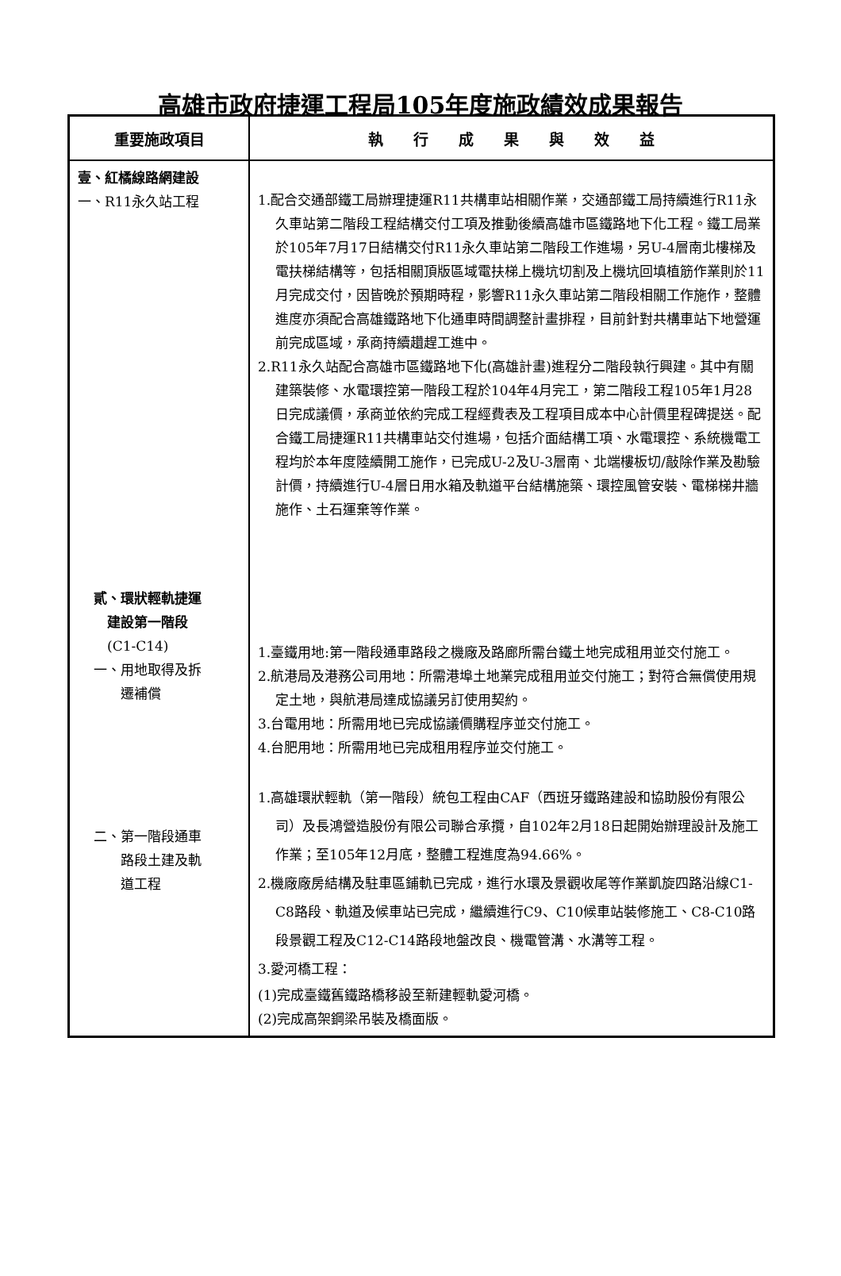高雄市政府捷運工程局105年度施政績效成果報告
| 重要施政項目 | 執 行 成 果 與 效 益 |
| --- | --- |
| 壹、紅橘線路網建設 一、R11永久站工程 貳、環狀輕軌捷運 建設第一階段 (C1-C14) 一、用地取得及拆 遷補償 二、第一階段通車 路段土建及軌 道工程 | 1.配合交通部鐵工局辦理捷運R11共構車站相關作業，交通部鐵工局持續進行R11永久車站第二階段工程結構交付工項及推動後續高雄市區鐵路地下化工程。鐵工局業於105年7月17日結構交付R11永久車站第二階段工作進場，另U-4層南北樓梯及電扶梯結構等，包括相關頂版區域電扶梯上機坑切割及上機坑回填植筋作業則於11月完成交付，因皆晚於預期時程，影響R11永久車站第二階段相關工作施作，整體進度亦須配合高雄鐵路地下化通車時間調整計畫排程，目前針對共構車站下地營運前完成區域，承商持續趲趕工進中。 2.R11永久站配合高雄市區鐵路地下化(高雄計畫)進程分二階段執行興建。其中有關建築裝修、水電環控第一階段工程於104年4月完工，第二階段工程105年1月28日完成議價，承商並依約完成工程經費表及工程項目成本中心計價里程碑提送。配合鐵工局捷運R11共構車站交付進場，包括介面結構工項、水電環控、系統機電工程均於本年度陸續開工施作，已完成U-2及U-3層南、北端樓板切/敲除作業及勘驗計價，持續進行U-4層日用水箱及軌道平台結構施築、環控風管安裝、電梯梯井牆施作、土石運棄等作業。 1.臺鐵用地:第一階段通車路段之機廠及路廊所需台鐵土地完成租用並交付施工。 2.航港局及港務公司用地：所需港埠土地業完成租用並交付施工；對符合無償使用規定土地，與航港局達成協議另訂使用契約。 3.台電用地：所需用地已完成協議價購程序並交付施工。 4.台肥用地：所需用地已完成租用程序並交付施工。 1.高雄環狀輕軌（第一階段）統包工程由CAF（西班牙鐵路建設和協助股份有限公司）及長鴻營造股份有限公司聯合承攬，自102年2月18日起開始辦理設計及施工作業；至105年12月底，整體工程進度為94.66%。 2.機廠廠房結構及駐車區鋪軌已完成，進行水環及景觀收尾等作業凱旋四路沿線C1-C8路段、軌道及候車站已完成，繼續進行C9、C10候車站裝修施工、C8-C10路段景觀工程及C12-C14路段地盤改良、機電管溝、水溝等工程。 3.愛河橋工程： (1)完成臺鐵舊鐵路橋移設至新建輕軌愛河橋。 (2)完成高架鋼梁吊裝及橋面版。 |